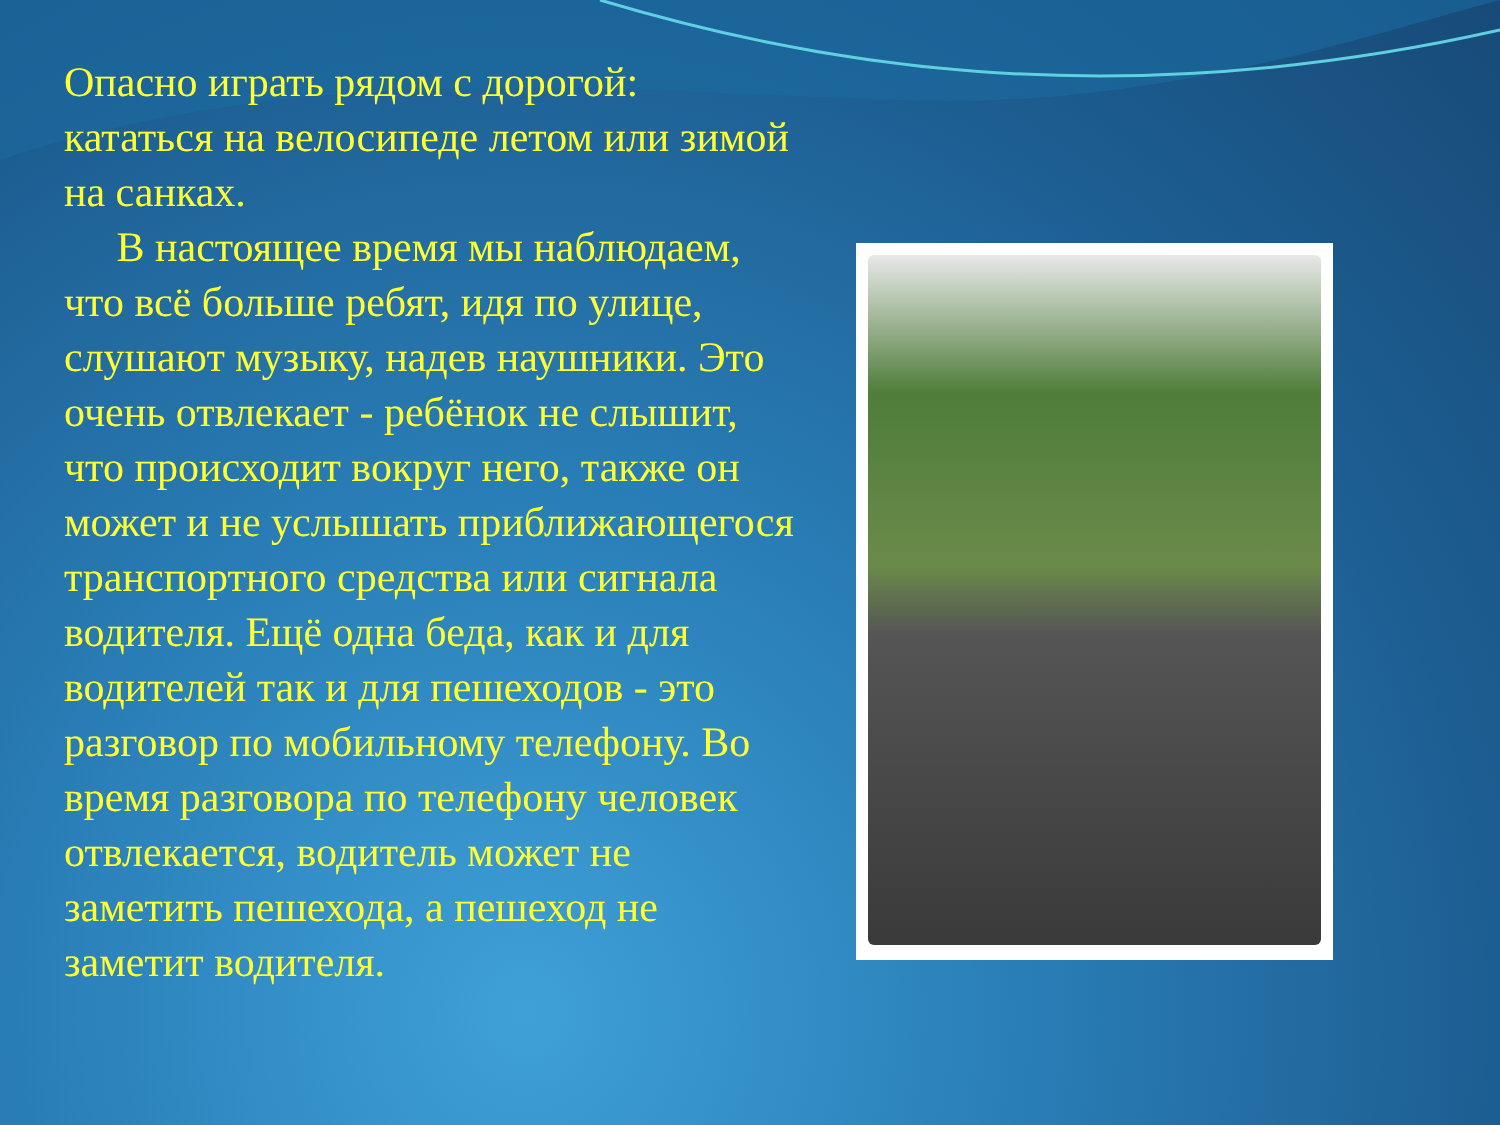Опасно играть рядом с дорогой: кататься на велосипеде летом или зимой на санках.
В настоящее время мы наблюдаем, что всё больше ребят, идя по улице, слушают музыку, надев наушники. Это очень отвлекает - ребёнок не слышит, что происходит вокруг него, также он может и не услышать приближающегося транспортного средства или сигнала водителя. Ещё одна беда, как и для водителей так и для пешеходов - это разговор по мобильному телефону. Во время разговора по телефону человек отвлекается, водитель может не заметить пешехода, а пешеход не заметит водителя.